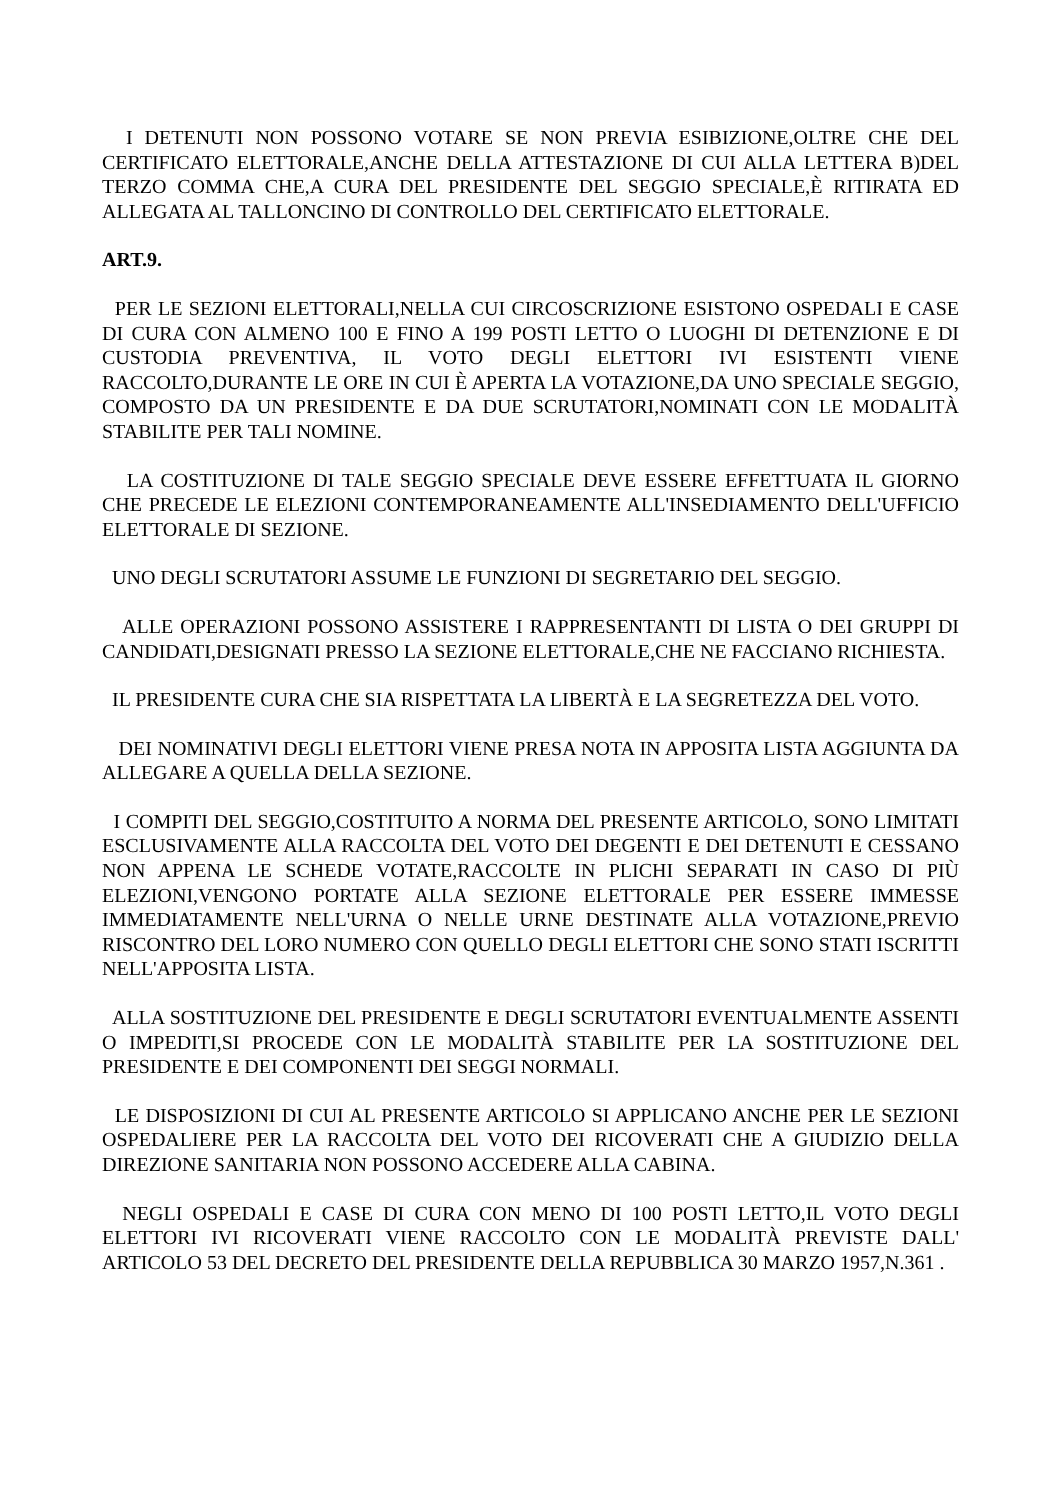I DETENUTI NON POSSONO VOTARE SE NON PREVIA ESIBIZIONE,OLTRE CHE DEL CERTIFICATO ELETTORALE,ANCHE DELLA ATTESTAZIONE DI CUI ALLA LETTERA B)DEL TERZO COMMA CHE,A CURA DEL PRESIDENTE DEL SEGGIO SPECIALE,È RITIRATA ED ALLEGATA AL TALLONCINO DI CONTROLLO DEL CERTIFICATO ELETTORALE.
ART.9.
PER LE SEZIONI ELETTORALI,NELLA CUI CIRCOSCRIZIONE ESISTONO OSPEDALI E CASE DI CURA CON ALMENO 100 E FINO A 199 POSTI LETTO O LUOGHI DI DETENZIONE E DI CUSTODIA PREVENTIVA, IL VOTO DEGLI ELETTORI IVI ESISTENTI VIENE RACCOLTO,DURANTE LE ORE IN CUI È APERTA LA VOTAZIONE,DA UNO SPECIALE SEGGIO, COMPOSTO DA UN PRESIDENTE E DA DUE SCRUTATORI,NOMINATI CON LE MODALITÀ STABILITE PER TALI NOMINE.
LA COSTITUZIONE DI TALE SEGGIO SPECIALE DEVE ESSERE EFFETTUATA IL GIORNO CHE PRECEDE LE ELEZIONI CONTEMPORANEAMENTE ALL'INSEDIAMENTO DELL'UFFICIO ELETTORALE DI SEZIONE.
UNO DEGLI SCRUTATORI ASSUME LE FUNZIONI DI SEGRETARIO DEL SEGGIO.
ALLE OPERAZIONI POSSONO ASSISTERE I RAPPRESENTANTI DI LISTA O DEI GRUPPI DI CANDIDATI,DESIGNATI PRESSO LA SEZIONE ELETTORALE,CHE NE FACCIANO RICHIESTA.
IL PRESIDENTE CURA CHE SIA RISPETTATA LA LIBERTÀ E LA SEGRETEZZA DEL VOTO.
DEI NOMINATIVI DEGLI ELETTORI VIENE PRESA NOTA IN APPOSITA LISTA AGGIUNTA DA ALLEGARE A QUELLA DELLA SEZIONE.
I COMPITI DEL SEGGIO,COSTITUITO A NORMA DEL PRESENTE ARTICOLO, SONO LIMITATI ESCLUSIVAMENTE ALLA RACCOLTA DEL VOTO DEI DEGENTI E DEI DETENUTI E CESSANO NON APPENA LE SCHEDE VOTATE,RACCOLTE IN PLICHI SEPARATI IN CASO DI PIÙ ELEZIONI,VENGONO PORTATE ALLA SEZIONE ELETTORALE PER ESSERE IMMESSE IMMEDIATAMENTE NELL'URNA O NELLE URNE DESTINATE ALLA VOTAZIONE,PREVIO RISCONTRO DEL LORO NUMERO CON QUELLO DEGLI ELETTORI CHE SONO STATI ISCRITTI NELL'APPOSITA LISTA.
ALLA SOSTITUZIONE DEL PRESIDENTE E DEGLI SCRUTATORI EVENTUALMENTE ASSENTI O IMPEDITI,SI PROCEDE CON LE MODALITÀ STABILITE PER LA SOSTITUZIONE DEL PRESIDENTE E DEI COMPONENTI DEI SEGGI NORMALI.
LE DISPOSIZIONI DI CUI AL PRESENTE ARTICOLO SI APPLICANO ANCHE PER LE SEZIONI OSPEDALIERE PER LA RACCOLTA DEL VOTO DEI RICOVERATI CHE A GIUDIZIO DELLA DIREZIONE SANITARIA NON POSSONO ACCEDERE ALLA CABINA.
NEGLI OSPEDALI E CASE DI CURA CON MENO DI 100 POSTI LETTO,IL VOTO DEGLI ELETTORI IVI RICOVERATI VIENE RACCOLTO CON LE MODALITÀ PREVISTE DALL' ARTICOLO 53 DEL DECRETO DEL PRESIDENTE DELLA REPUBBLICA 30 MARZO 1957,N.361 .